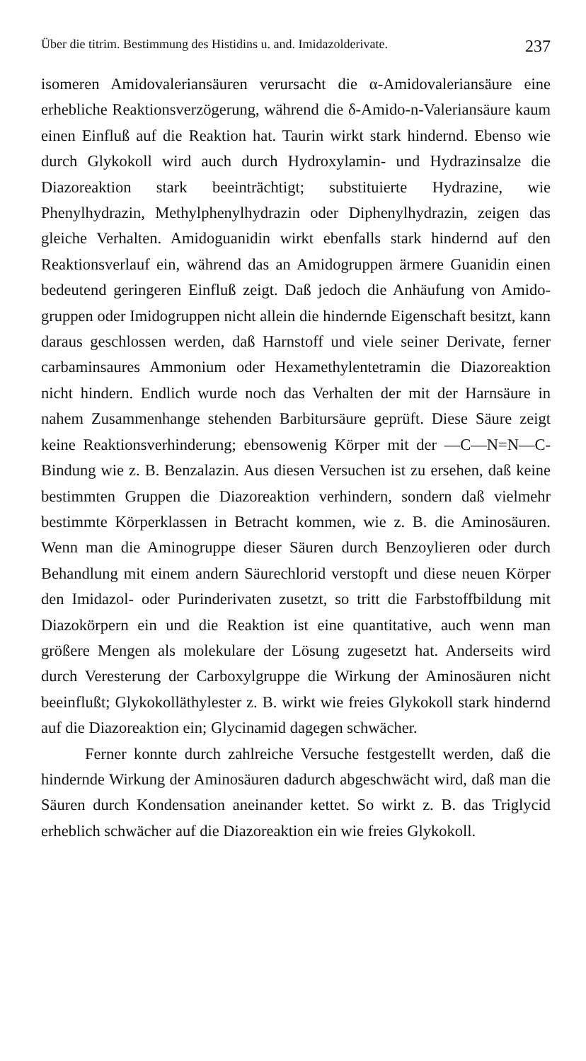Über die titrim. Bestimmung des Histidins u. and. Imidazolderivate. 237
isomeren Amidovaleriansäuren verursacht die α-Amidovalerian­säure eine erhebliche Reaktionsverzögerung, während die δ-Amido-n-Valeriansäure kaum einen Einfluß auf die Reaktion hat. Taurin wirkt stark hindernd. Ebenso wie durch Glyko­koll wird auch durch Hydroxylamin- und Hydrazinsalze die Diazoreaktion stark beeinträchtigt; substituierte Hydrazine, wie Phenylhydrazin, Methylphenylhydrazin oder Diphenylhydrazin, zeigen das gleiche Verhalten. Amidoguanidin wirkt ebenfalls stark hindernd auf den Reaktionsverlauf ein, während das an Amidogruppen ärmere Guanidin einen bedeutend ge­ringeren Einfluß zeigt. Daß jedoch die Anhäufung von Amido­gruppen oder Imidogruppen nicht allein die hindernde Eigen­schaft besitzt, kann daraus geschlossen werden, daß Harnstoff und viele seiner Derivate, ferner carbaminsaures Ammonium oder Hexamethylentetramin die Diazoreaktion nicht hindern. Endlich wurde noch das Verhalten der mit der Harnsäure in nahem Zusammenhange stehenden Barbitursäure geprüft. Diese Säure zeigt keine Reaktionsverhinderung; ebensowenig Körper mit der —C—N=N—C-Bindung wie z. B. Benzalazin. Aus diesen Versuchen ist zu ersehen, daß keine bestimmten Gruppen die Diazoreaktion verhindern, sondern daß vielmehr bestimmte Körperklassen in Betracht kommen, wie z. B. die Aminosäuren. Wenn man die Aminogruppe dieser Säuren durch Benzoylieren oder durch Behandlung mit einem andern Säurechlorid ver­stopft und diese neuen Körper den Imidazol- oder Purinderi­vaten zusetzt, so tritt die Farbstoffbildung mit Diazokörpern ein und die Reaktion ist eine quantitative, auch wenn man größere Mengen als molekulare der Lösung zugesetzt hat. Anderseits wird durch Veresterung der Carboxylgruppe die Wirkung der Aminosäuren nicht beeinflußt; Glykokolläthylester z. B. wirkt wie freies Glykokoll stark hindernd auf die Diazo­reaktion ein; Glycinamid dagegen schwächer.
Ferner konnte durch zahlreiche Versuche festgestellt werden, daß die hindernde Wirkung der Aminosäuren dadurch abgeschwächt wird, daß man die Säuren durch Kondensation aneinander kettet. So wirkt z. B. das Triglycid erheblich schwächer auf die Diazoreaktion ein wie freies Glykokoll.